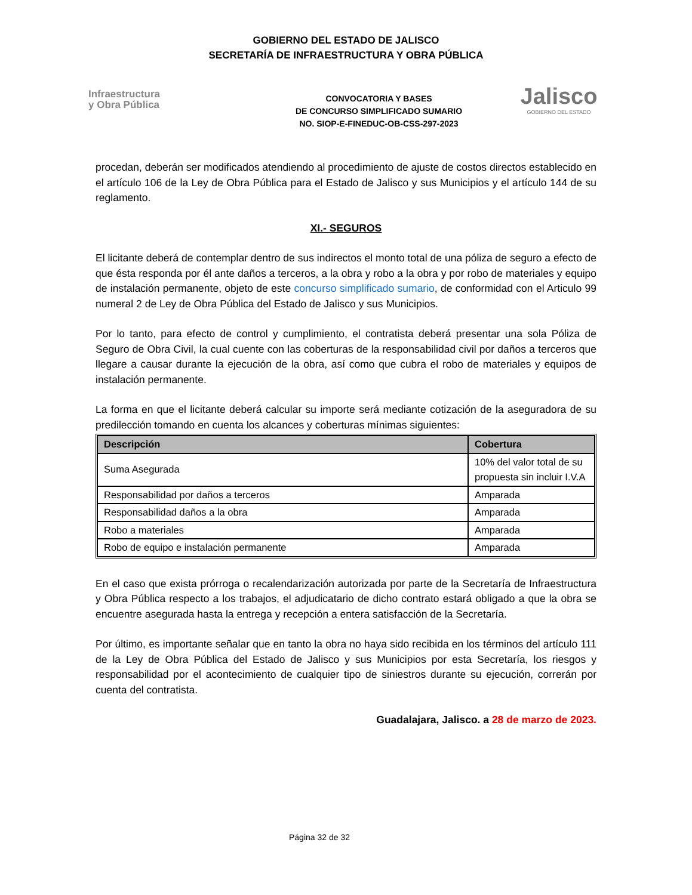GOBIERNO DEL ESTADO DE JALISCO
SECRETARÍA DE INFRAESTRUCTURA Y OBRA PÚBLICA
Infraestructura
y Obra Pública
CONVOCATORIA Y BASES
DE CONCURSO SIMPLIFICADO SUMARIO
NO. SIOP-E-FINEDUC-OB-CSS-297-2023
Jalisco
GOBIERNO DEL ESTADO
procedan, deberán ser modificados atendiendo al procedimiento de ajuste de costos directos establecido en el artículo 106 de la Ley de Obra Pública para el Estado de Jalisco y sus Municipios y el artículo 144 de su reglamento.
XI.- SEGUROS
El licitante deberá de contemplar dentro de sus indirectos el monto total de una póliza de seguro a efecto de que ésta responda por él ante daños a terceros, a la obra y robo a la obra y por robo de materiales y equipo de instalación permanente, objeto de este concurso simplificado sumario, de conformidad con el Articulo 99 numeral 2 de Ley de Obra Pública del Estado de Jalisco y sus Municipios.
Por lo tanto, para efecto de control y cumplimiento, el contratista deberá presentar una sola Póliza de Seguro de Obra Civil, la cual cuente con las coberturas de la responsabilidad civil por daños a terceros que llegare a causar durante la ejecución de la obra, así como que cubra el robo de materiales y equipos de instalación permanente.
La forma en que el licitante deberá calcular su importe será mediante cotización de la aseguradora de su predilección tomando en cuenta los alcances y coberturas mínimas siguientes:
| Descripción | Cobertura |
| --- | --- |
| Suma Asegurada | 10% del valor total de su propuesta sin incluir I.V.A |
| Responsabilidad por daños a terceros | Amparada |
| Responsabilidad daños a la obra | Amparada |
| Robo a materiales | Amparada |
| Robo de equipo e instalación permanente | Amparada |
En el caso que exista prórroga o recalendarización autorizada por parte de la Secretaría de Infraestructura y Obra Pública respecto a los trabajos, el adjudicatario de dicho contrato estará obligado a que la obra se encuentre asegurada hasta la entrega y recepción a entera satisfacción de la Secretaría.
Por último, es importante señalar que en tanto la obra no haya sido recibida en los términos del artículo 111 de la Ley de Obra Pública del Estado de Jalisco y sus Municipios por esta Secretaría, los riesgos y responsabilidad por el acontecimiento de cualquier tipo de siniestros durante su ejecución, correrán por cuenta del contratista.
Guadalajara, Jalisco. a 28 de marzo de 2023.
Página 32 de 32